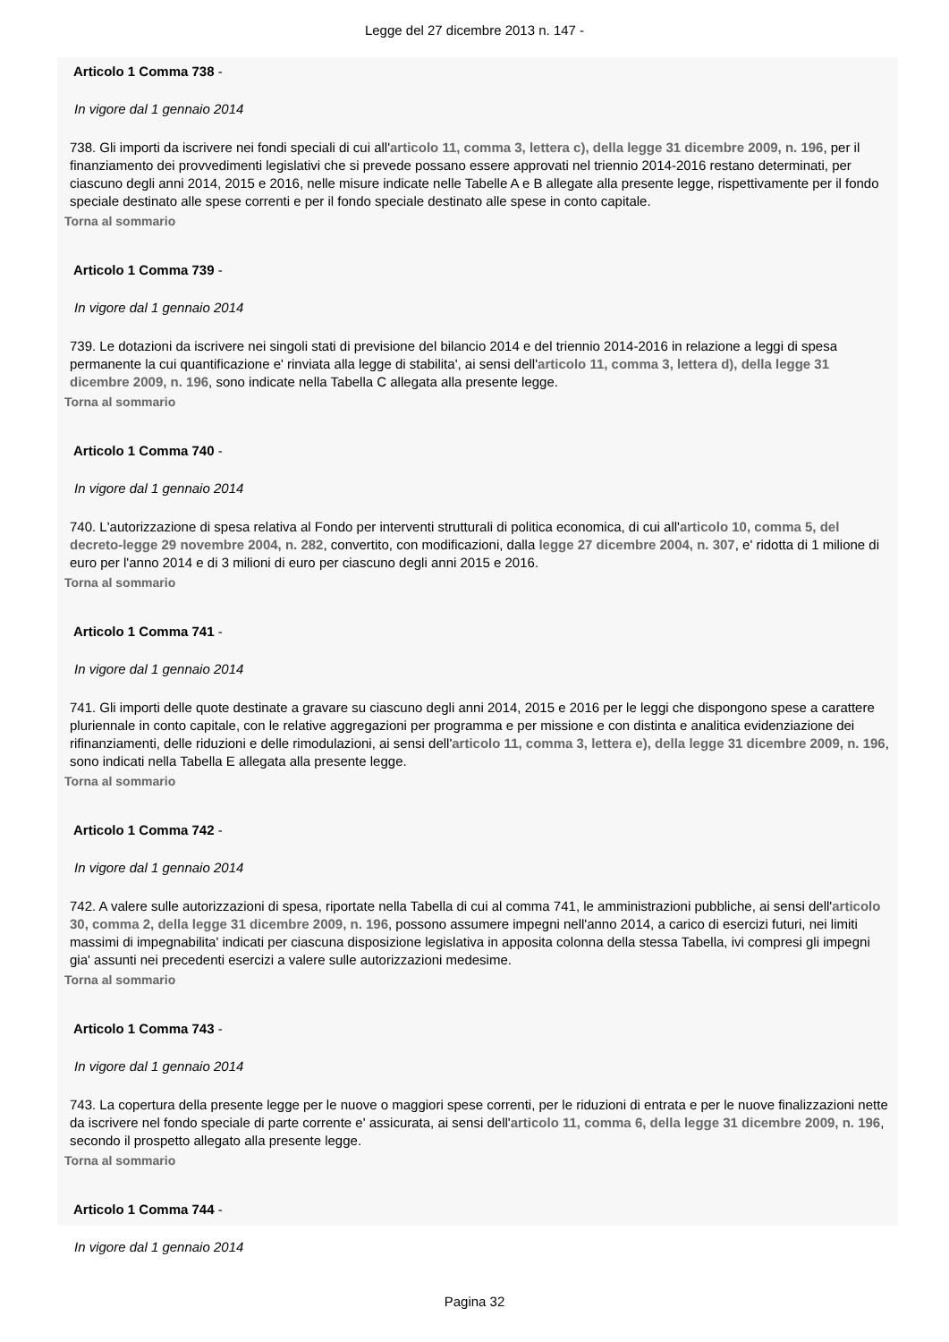Legge del 27 dicembre 2013 n. 147 -
Articolo 1 Comma 738 -
In vigore dal 1 gennaio 2014
738. Gli importi da iscrivere nei fondi speciali di cui all'articolo 11, comma 3, lettera c), della legge 31 dicembre 2009, n. 196, per il finanziamento dei provvedimenti legislativi che si prevede possano essere approvati nel triennio 2014-2016 restano determinati, per ciascuno degli anni 2014, 2015 e 2016, nelle misure indicate nelle Tabelle A e B allegate alla presente legge, rispettivamente per il fondo speciale destinato alle spese correnti e per il fondo speciale destinato alle spese in conto capitale.
Torna al sommario
Articolo 1 Comma 739 -
In vigore dal 1 gennaio 2014
739. Le dotazioni da iscrivere nei singoli stati di previsione del bilancio 2014 e del triennio 2014-2016 in relazione a leggi di spesa permanente la cui quantificazione e' rinviata alla legge di stabilita', ai sensi dell'articolo 11, comma 3, lettera d), della legge 31 dicembre 2009, n. 196, sono indicate nella Tabella C allegata alla presente legge.
Torna al sommario
Articolo 1 Comma 740 -
In vigore dal 1 gennaio 2014
740. L'autorizzazione di spesa relativa al Fondo per interventi strutturali di politica economica, di cui all'articolo 10, comma 5, del decreto-legge 29 novembre 2004, n. 282, convertito, con modificazioni, dalla legge 27 dicembre 2004, n. 307, e' ridotta di 1 milione di euro per l'anno 2014 e di 3 milioni di euro per ciascuno degli anni 2015 e 2016.
Torna al sommario
Articolo 1 Comma 741 -
In vigore dal 1 gennaio 2014
741. Gli importi delle quote destinate a gravare su ciascuno degli anni 2014, 2015 e 2016 per le leggi che dispongono spese a carattere pluriennale in conto capitale, con le relative aggregazioni per programma e per missione e con distinta e analitica evidenziazione dei rifinanziamenti, delle riduzioni e delle rimodulazioni, ai sensi dell'articolo 11, comma 3, lettera e), della legge 31 dicembre 2009, n. 196, sono indicati nella Tabella E allegata alla presente legge.
Torna al sommario
Articolo 1 Comma 742 -
In vigore dal 1 gennaio 2014
742. A valere sulle autorizzazioni di spesa, riportate nella Tabella di cui al comma 741, le amministrazioni pubbliche, ai sensi dell'articolo 30, comma 2, della legge 31 dicembre 2009, n. 196, possono assumere impegni nell'anno 2014, a carico di esercizi futuri, nei limiti massimi di impegnabilita' indicati per ciascuna disposizione legislativa in apposita colonna della stessa Tabella, ivi compresi gli impegni gia' assunti nei precedenti esercizi a valere sulle autorizzazioni medesime.
Torna al sommario
Articolo 1 Comma 743 -
In vigore dal 1 gennaio 2014
743. La copertura della presente legge per le nuove o maggiori spese correnti, per le riduzioni di entrata e per le nuove finalizzazioni nette da iscrivere nel fondo speciale di parte corrente e' assicurata, ai sensi dell'articolo 11, comma 6, della legge 31 dicembre 2009, n. 196, secondo il prospetto allegato alla presente legge.
Torna al sommario
Articolo 1 Comma 744 -
In vigore dal 1 gennaio 2014
Pagina 32